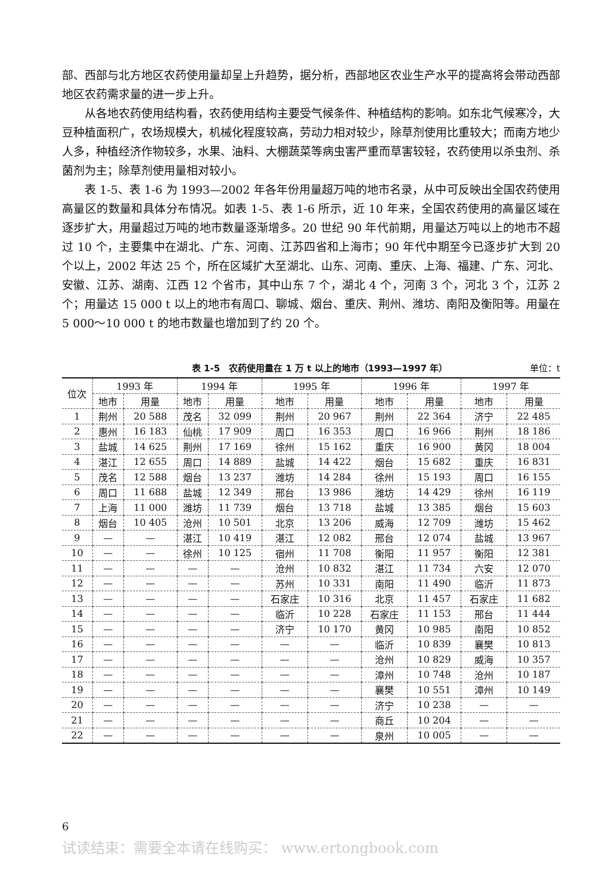部、西部与北方地区农药使用量却呈上升趋势，据分析，西部地区农业生产水平的提高将会带动西部地区农药需求量的进一步上升。
从各地农药使用结构看，农药使用结构主要受气候条件、种植结构的影响。如东北气候寒冷，大豆种植面积广，农场规模大，机械化程度较高，劳动力相对较少，除草剂使用比重较大；而南方地少人多，种植经济作物较多，水果、油料、大棚蔬菜等病虫害严重而草害较轻，农药使用以杀虫剂、杀菌剂为主；除草剂使用量相对较小。
表 1-5、表 1-6 为 1993—2002 年各年份用量超万吨的地市名录，从中可反映出全国农药使用高量区的数量和具体分布情况。如表 1-5、表 1-6 所示，近 10 年来，全国农药使用的高量区域在逐步扩大，用量超过万吨的地市数量逐渐增多。20 世纪 90 年代前期，用量达万吨以上的地市不超过 10 个，主要集中在湖北、广东、河南、江苏四省和上海市；90 年代中期至今已逐步扩大到 20 个以上，2002 年达 25 个，所在区域扩大至湖北、山东、河南、重庆、上海、福建、广东、河北、安徽、江苏、湖南、江西 12 个省市，其中山东 7 个，湖北 4 个，河南 3 个，河北 3 个，江苏 2 个；用量达 15 000 t 以上的地市有周口、聊城、烟台、重庆、荆州、潍坊、南阳及衡阳等。用量在 5 000～10 000 t 的地市数量也增加到了约 20 个。
表 1-5　农药使用量在 1 万 t 以上的地市（1993—1997 年） 单位：t
| 位次 | 1993 年 | | 1994 年 | | 1995 年 | | 1996 年 | | 1997 年 | |
| --- | --- | --- | --- | --- | --- | --- | --- | --- | --- | --- |
| | 地市 | 用量 | 地市 | 用量 | 地市 | 用量 | 地市 | 用量 | 地市 | 用量 |
| 1 | 荆州 | 20 588 | 茂名 | 32 099 | 荆州 | 20 967 | 荆州 | 22 364 | 济宁 | 22 485 |
| 2 | 惠州 | 16 183 | 仙桃 | 17 909 | 周口 | 16 353 | 周口 | 16 966 | 荆州 | 18 186 |
| 3 | 盐城 | 14 625 | 荆州 | 17 169 | 徐州 | 15 162 | 重庆 | 16 900 | 黄冈 | 18 004 |
| 4 | 湛江 | 12 655 | 周口 | 14 889 | 盐城 | 14 422 | 烟台 | 15 682 | 重庆 | 16 831 |
| 5 | 茂名 | 12 588 | 烟台 | 13 237 | 潍坊 | 14 284 | 徐州 | 15 193 | 周口 | 16 155 |
| 6 | 周口 | 11 688 | 盐城 | 12 349 | 邢台 | 13 986 | 潍坊 | 14 429 | 徐州 | 16 119 |
| 7 | 上海 | 11 000 | 潍坊 | 11 739 | 烟台 | 13 718 | 盐城 | 13 385 | 烟台 | 15 603 |
| 8 | 烟台 | 10 405 | 沧州 | 10 501 | 北京 | 13 206 | 威海 | 12 709 | 潍坊 | 15 462 |
| 9 | — | — | 湛江 | 10 419 | 湛江 | 12 082 | 邢台 | 12 074 | 盐城 | 13 967 |
| 10 | — | — | 徐州 | 10 125 | 宿州 | 11 708 | 衡阳 | 11 957 | 衡阳 | 12 381 |
| 11 | — | — | — | — | 沧州 | 10 832 | 湛江 | 11 734 | 六安 | 12 070 |
| 12 | — | — | — | — | 苏州 | 10 331 | 南阳 | 11 490 | 临沂 | 11 873 |
| 13 | — | — | — | — | 石家庄 | 10 316 | 北京 | 11 457 | 石家庄 | 11 682 |
| 14 | — | — | — | — | 临沂 | 10 228 | 石家庄 | 11 153 | 邢台 | 11 444 |
| 15 | — | — | — | — | 济宁 | 10 170 | 黄冈 | 10 985 | 南阳 | 10 852 |
| 16 | — | — | — | — | — | — | 临沂 | 10 839 | 襄樊 | 10 813 |
| 17 | — | — | — | — | — | — | 沧州 | 10 829 | 威海 | 10 357 |
| 18 | — | — | — | — | — | — | 漳州 | 10 748 | 沧州 | 10 187 |
| 19 | — | — | — | — | — | — | 襄樊 | 10 551 | 漳州 | 10 149 |
| 20 | — | — | — | — | — | — | 济宁 | 10 238 | — | — |
| 21 | — | — | — | — | — | — | 商丘 | 10 204 | — | — |
| 22 | — | — | — | — | — | — | 泉州 | 10 005 | — | — |
6
试读结束：需要全本请在线购买： www.ertongbook.com